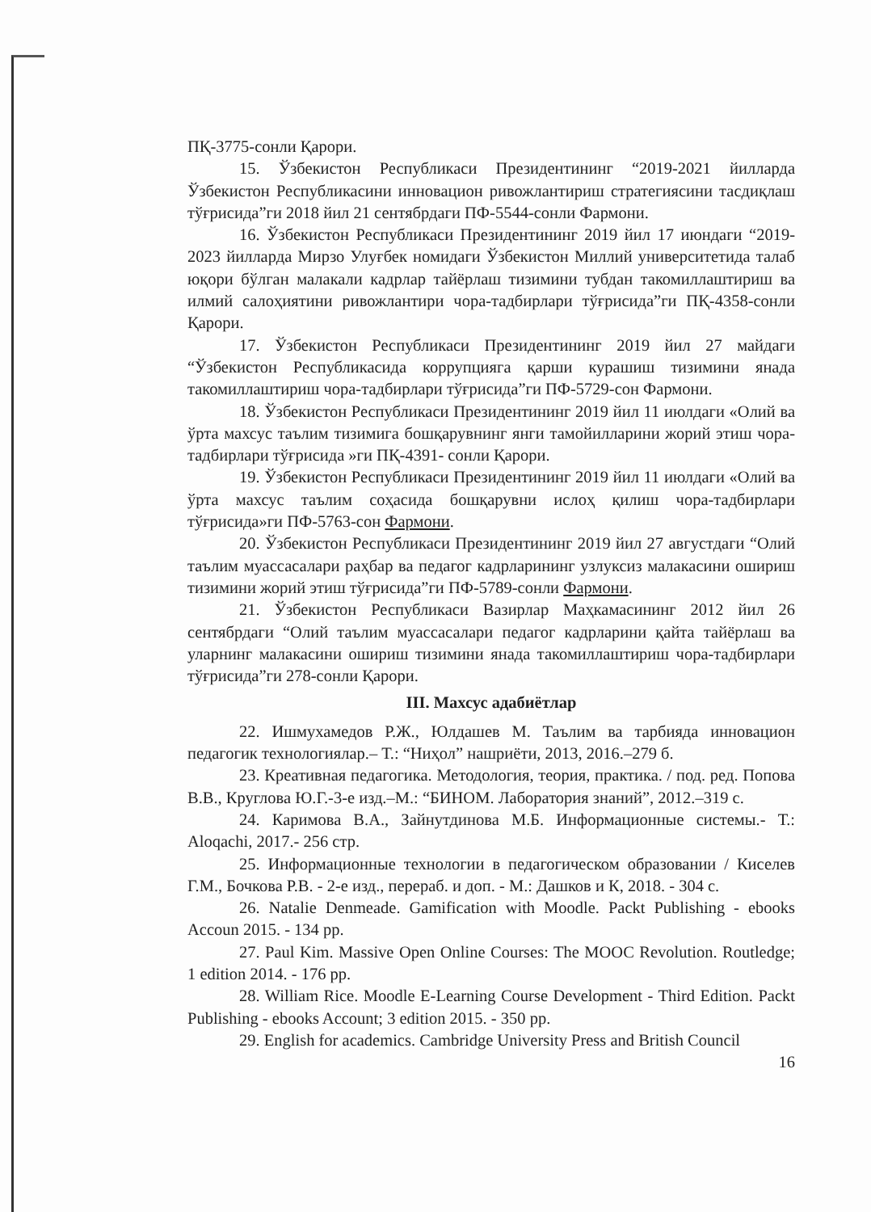ПҚ-3775-сонли Қарори.
15. Ўзбекистон Республикаси Президентининг “2019-2021 йилларда Ўзбекистон Республикасини инновацион ривожлантириш стратегиясини тасдиқлаш тўғрисида”ги 2018 йил 21 сентябрдаги ПФ-5544-сонли Фармони.
16. Ўзбекистон Республикаси Президентининг 2019 йил 17 июндаги “2019-2023 йилларда Мирзо Улуғбек номидаги Ўзбекистон Миллий университетида талаб юқори бўлган малакали кадрлар тайёрлаш тизимини тубдан такомиллаштириш ва илмий салоҳиятини ривожлантири чора-тадбирлари тўғрисида”ги ПҚ-4358-сонли Қарори.
17. Ўзбекистон Республикаси Президентининг 2019 йил 27 майдаги “Ўзбекистон Республикасида коррупцияга қарши курашиш тизимини янада такомиллаштириш чора-тадбирлари тўғрисида”ги ПФ-5729-сон Фармони.
18. Ўзбекистон Республикаси Президентининг 2019 йил 11 июлдаги «Олий ва ўрта махсус таълим тизимига бошқарувнинг янги тамойилларини жорий этиш чора-тадбирлари тўғрисида »ги ПҚ-4391- сонли Қарори.
19. Ўзбекистон Республикаси Президентининг 2019 йил 11 июлдаги «Олий ва ўрта махсус таълим соҳасида бошқарувни ислоҳ қилиш чора-тадбирлари тўғрисида»ги ПФ-5763-сон Фармони.
20. Ўзбекистон Республикаси Президентининг 2019 йил 27 августдаги “Олий таълим муассасалари раҳбар ва педагог кадрларининг узлуксиз малакасини ошириш тизимини жорий этиш тўғрисида”ги ПФ-5789-сонли Фармони.
21. Ўзбекистон Республикаси Вазирлар Маҳкамасининг 2012 йил 26 сентябрдаги “Олий таълим муассасалари педагог кадрларини қайта тайёрлаш ва уларнинг малакасини ошириш тизимини янада такомиллаштириш чора-тадбирлари тўғрисида”ги 278-сонли Қарори.
III. Махсус адабиётлар
22. Ишмухамедов Р.Ж., Юлдашев М. Таълим ва тарбияда инновацион педагогик технологиялар.– Т.: “Ниҳол” нашриёти, 2013, 2016.–279 б.
23. Креативная педагогика. Методология, теория, практика. / под. ред. Попова В.В., Круглова Ю.Г.-3-е изд.–М.: “БИНОМ. Лаборатория знаний”, 2012.–319 с.
24. Каримова В.А., Зайнутдинова М.Б. Информационные системы.- Т.: Aloqachi, 2017.- 256 стр.
25. Информационные технологии в педагогическом образовании / Киселев Г.М., Бочкова Р.В. - 2-е изд., перераб. и доп. - М.: Дашков и К, 2018. - 304 с.
26. Natalie Denmeade. Gamification with Moodle. Packt Publishing - ebooks Accoun 2015. - 134 pp.
27. Paul Kim. Massive Open Online Courses: The MOOC Revolution. Routledge; 1 edition 2014. - 176 pp.
28. William Rice. Moodle E-Learning Course Development - Third Edition. Packt Publishing - ebooks Account; 3 edition 2015. - 350 pp.
29. English for academics. Cambridge University Press and British Council
16